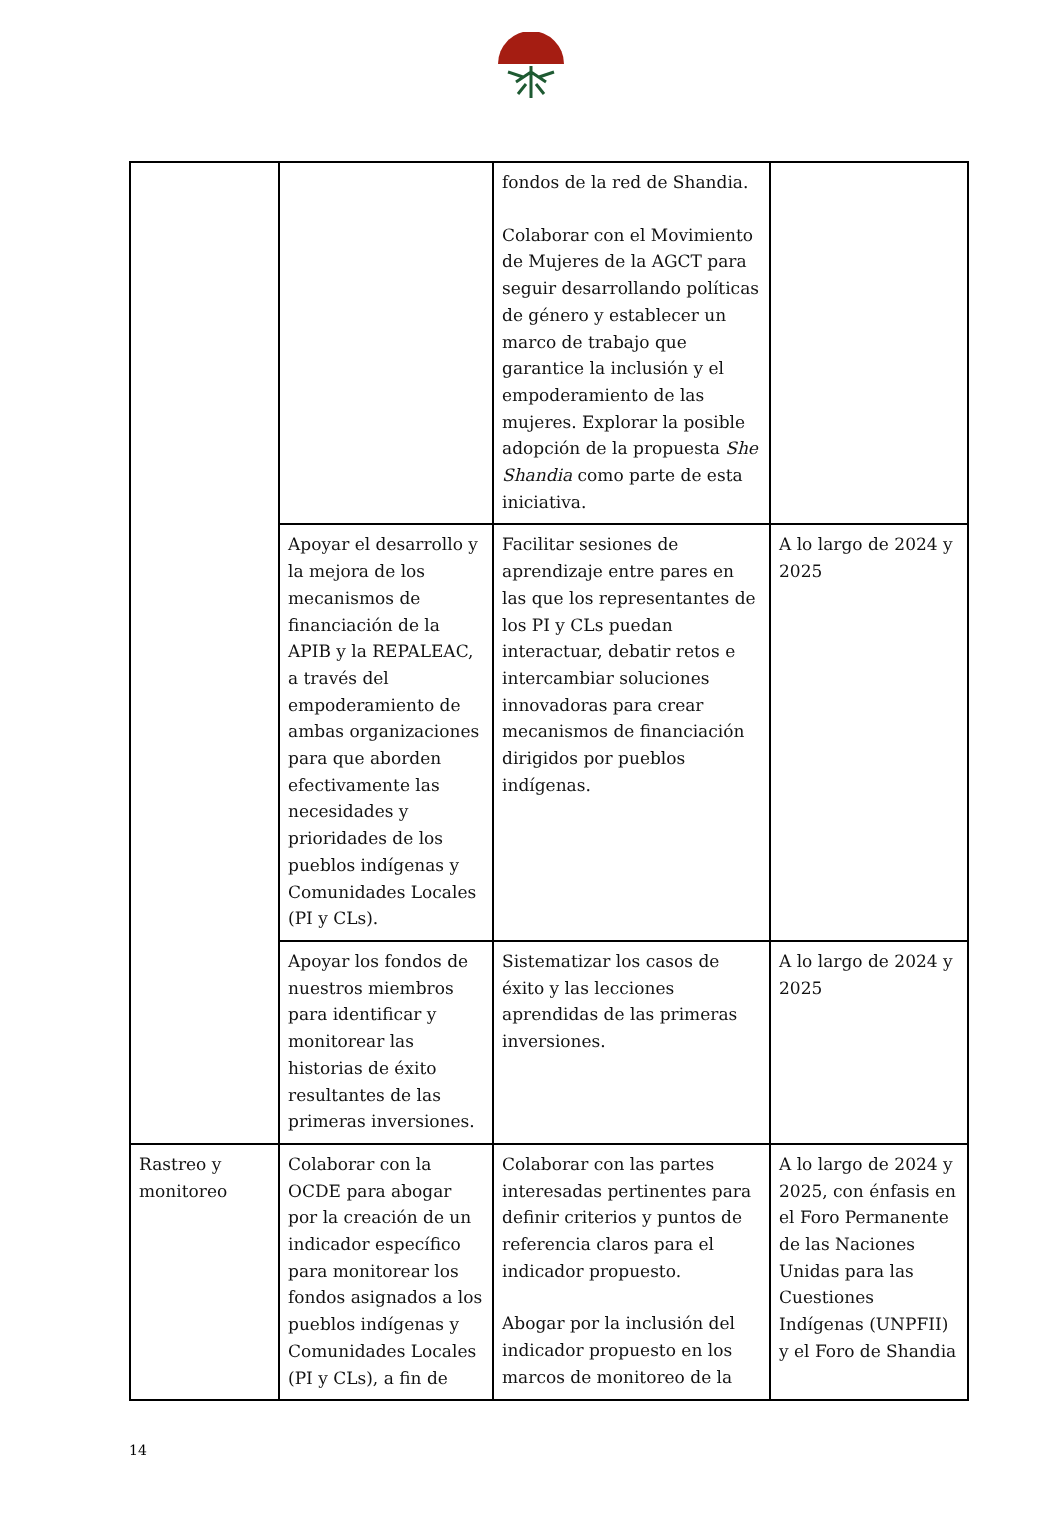| | | fondos de la red de Shandia. Colaborar con el Movimiento de Mujeres de la AGCT para seguir desarrollando políticas de género y establecer un marco de trabajo que garantice la inclusión y el empoderamiento de las mujeres. Explorar la posible adopción de la propuesta She Shandia como parte de esta iniciativa. | |
| | Apoyar el desarrollo y la mejora de los mecanismos de financiación de la APIB y la REPALEAC, a través del empoderamiento de ambas organizaciones para que aborden efectivamente las necesidades y prioridades de los pueblos indígenas y Comunidades Locales (PI y CLs). | Facilitar sesiones de aprendizaje entre pares en las que los representantes de los PI y CLs puedan interactuar, debatir retos e intercambiar soluciones innovadoras para crear mecanismos de financiación dirigidos por pueblos indígenas. | A lo largo de 2024 y 2025 |
| | Apoyar los fondos de nuestros miembros para identificar y monitorear las historias de éxito resultantes de las primeras inversiones. | Sistematizar los casos de éxito y las lecciones aprendidas de las primeras inversiones. | A lo largo de 2024 y 2025 |
| Rastreo y monitoreo | Colaborar con la OCDE para abogar por la creación de un indicador específico para monitorear los fondos asignados a los pueblos indígenas y Comunidades Locales (PI y CLs), a fin de | Colaborar con las partes interesadas pertinentes para definir criterios y puntos de referencia claros para el indicador propuesto. Abogar por la inclusión del indicador propuesto en los marcos de monitoreo de la | A lo largo de 2024 y 2025, con énfasis en el Foro Permanente de las Naciones Unidas para las Cuestiones Indígenas (UNPFII) y el Foro de Shandia |
14